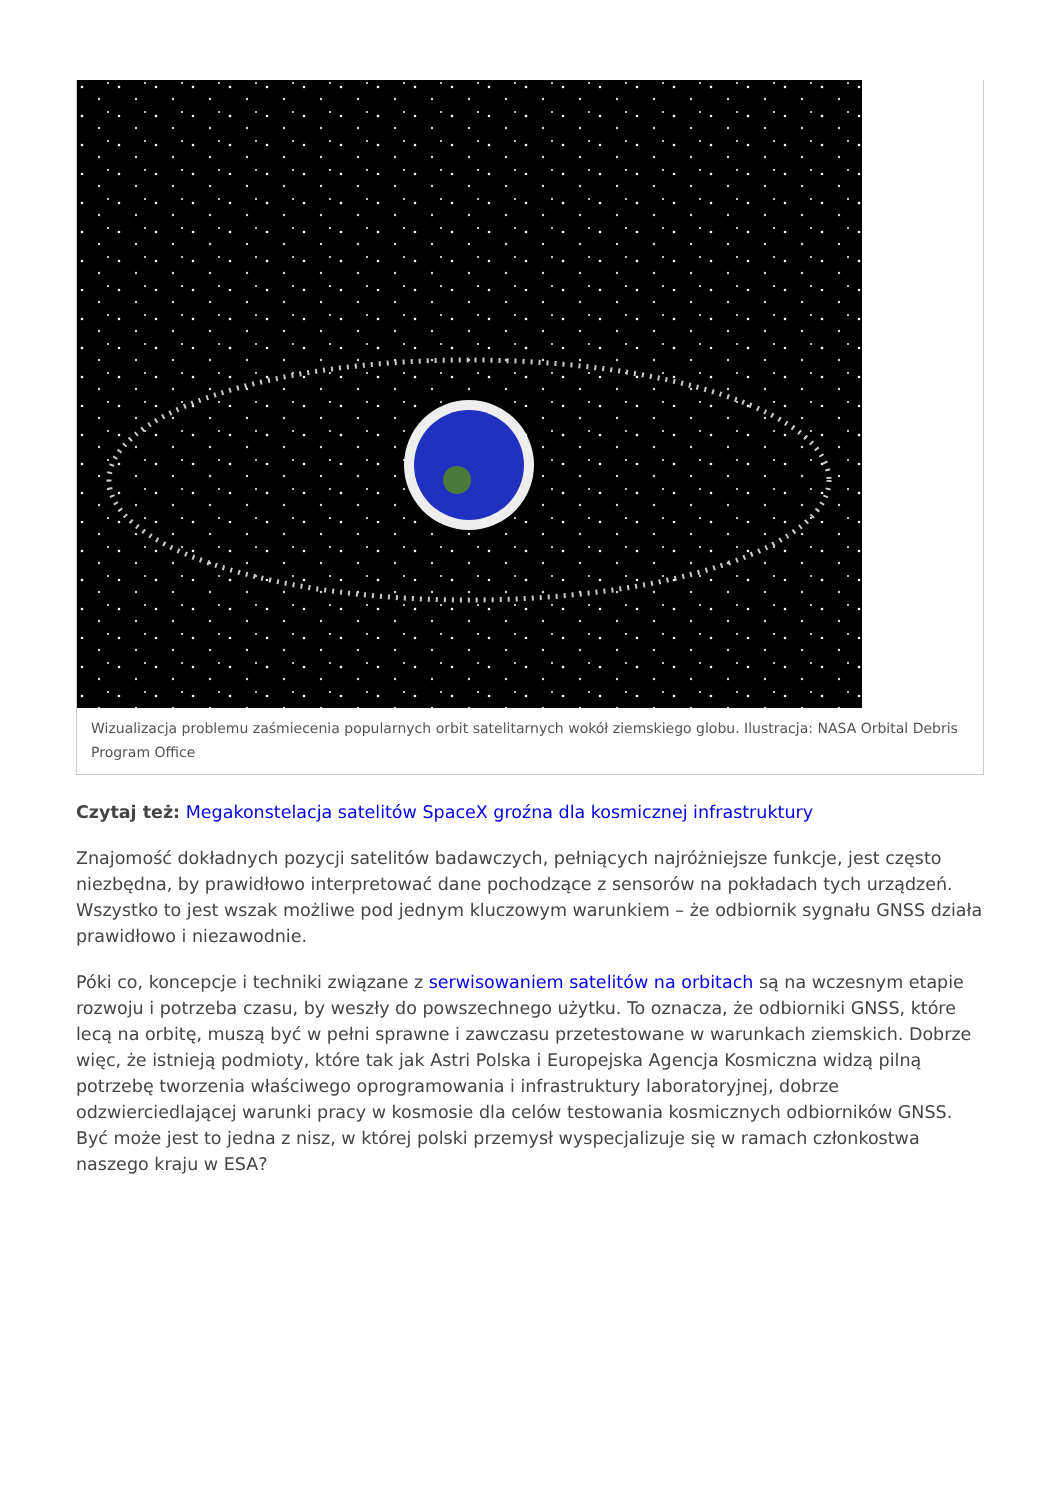Wizualizacja problemu zaśmiecenia popularnych orbit satelitarnych wokół ziemskiego globu. Ilustracja: NASA Orbital Debris Program Office
Czytaj też: Megakonstelacja satelitów SpaceX groźna dla kosmicznej infrastruktury
Znajomość dokładnych pozycji satelitów badawczych, pełniących najróżniejsze funkcje, jest często niezbędna, by prawidłowo interpretować dane pochodzące z sensorów na pokładach tych urządzeń. Wszystko to jest wszak możliwe pod jednym kluczowym warunkiem – że odbiornik sygnału GNSS działa prawidłowo i niezawodnie.
Póki co, koncepcje i techniki związane z serwisowaniem satelitów na orbitach są na wczesnym etapie rozwoju i potrzeba czasu, by weszły do powszechnego użytku. To oznacza, że odbiorniki GNSS, które lecą na orbitę, muszą być w pełni sprawne i zawczasu przetestowane w warunkach ziemskich. Dobrze więc, że istnieją podmioty, które tak jak Astri Polska i Europejska Agencja Kosmiczna widzą pilną potrzebę tworzenia właściwego oprogramowania i infrastruktury laboratoryjnej, dobrze odzwierciedlającej warunki pracy w kosmosie dla celów testowania kosmicznych odbiorników GNSS. Być może jest to jedna z nisz, w której polski przemysł wyspecjalizuje się w ramach członkostwa naszego kraju w ESA?